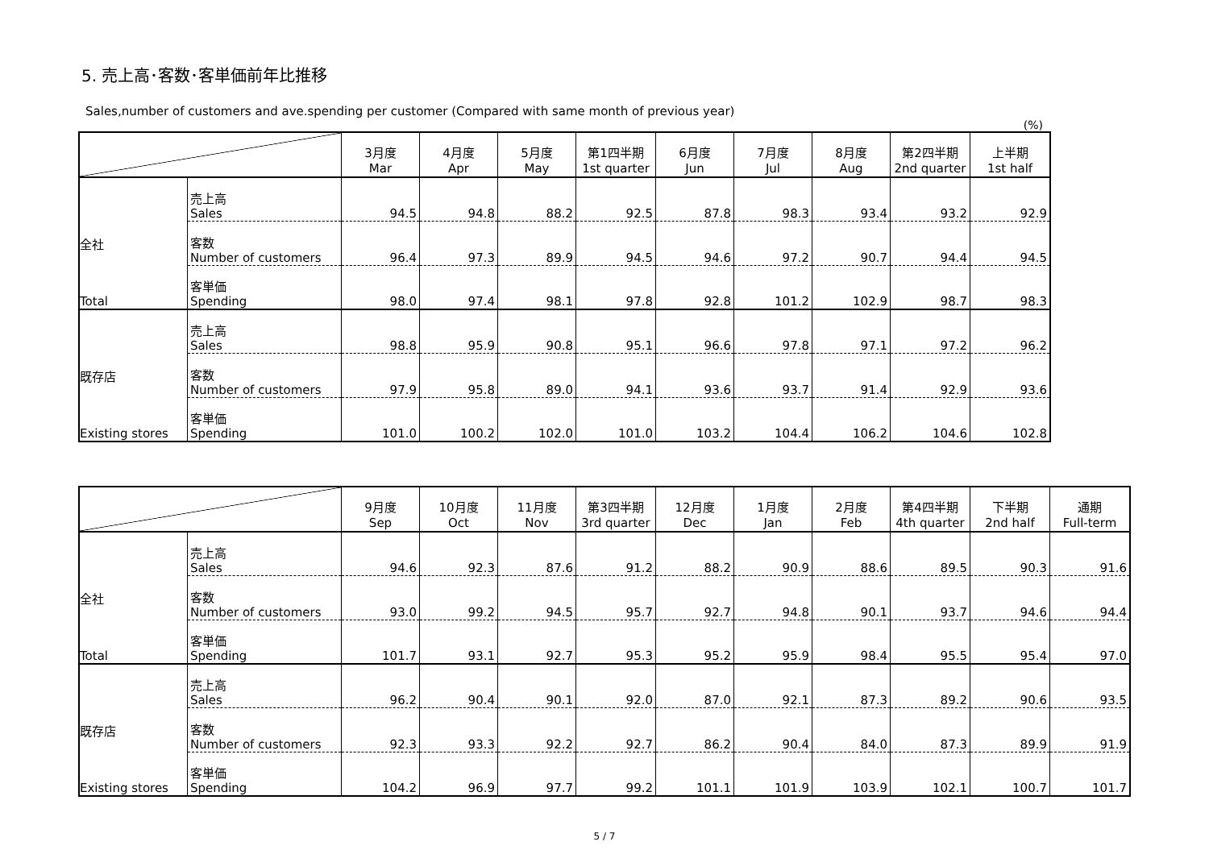5. 売上高･客数･客単価前年比推移
Sales,number of customers and ave.spending per customer (Compared with same month of previous year)
(%)
| | | 3月度 Mar | 4月度 Apr | 5月度 May | 第1四半期 1st quarter | 6月度 Jun | 7月度 Jul | 8月度 Aug | 第2四半期 2nd quarter | 上半期 1st half |
| --- | --- | --- | --- | --- | --- | --- | --- | --- | --- | --- |
| 全社 Total | 売上高 Sales | 94.5 | 94.8 | 88.2 | 92.5 | 87.8 | 98.3 | 93.4 | 93.2 | 92.9 |
| | 客数 Number of customers | 96.4 | 97.3 | 89.9 | 94.5 | 94.6 | 97.2 | 90.7 | 94.4 | 94.5 |
| | 客単価 Spending | 98.0 | 97.4 | 98.1 | 97.8 | 92.8 | 101.2 | 102.9 | 98.7 | 98.3 |
| 既存店 Existing stores | 売上高 Sales | 98.8 | 95.9 | 90.8 | 95.1 | 96.6 | 97.8 | 97.1 | 97.2 | 96.2 |
| | 客数 Number of customers | 97.9 | 95.8 | 89.0 | 94.1 | 93.6 | 93.7 | 91.4 | 92.9 | 93.6 |
| | 客単価 Spending | 101.0 | 100.2 | 102.0 | 101.0 | 103.2 | 104.4 | 106.2 | 104.6 | 102.8 |
| | | 9月度 Sep | 10月度 Oct | 11月度 Nov | 第3四半期 3rd quarter | 12月度 Dec | 1月度 Jan | 2月度 Feb | 第4四半期 4th quarter | 下半期 2nd half | 通期 Full-term |
| --- | --- | --- | --- | --- | --- | --- | --- | --- | --- | --- | --- |
| 全社 Total | 売上高 Sales | 94.6 | 92.3 | 87.6 | 91.2 | 88.2 | 90.9 | 88.6 | 89.5 | 90.3 | 91.6 |
| | 客数 Number of customers | 93.0 | 99.2 | 94.5 | 95.7 | 92.7 | 94.8 | 90.1 | 93.7 | 94.6 | 94.4 |
| | 客単価 Spending | 101.7 | 93.1 | 92.7 | 95.3 | 95.2 | 95.9 | 98.4 | 95.5 | 95.4 | 97.0 |
| 既存店 Existing stores | 売上高 Sales | 96.2 | 90.4 | 90.1 | 92.0 | 87.0 | 92.1 | 87.3 | 89.2 | 90.6 | 93.5 |
| | 客数 Number of customers | 92.3 | 93.3 | 92.2 | 92.7 | 86.2 | 90.4 | 84.0 | 87.3 | 89.9 | 91.9 |
| | 客単価 Spending | 104.2 | 96.9 | 97.7 | 99.2 | 101.1 | 101.9 | 103.9 | 102.1 | 100.7 | 101.7 |
5 / 7